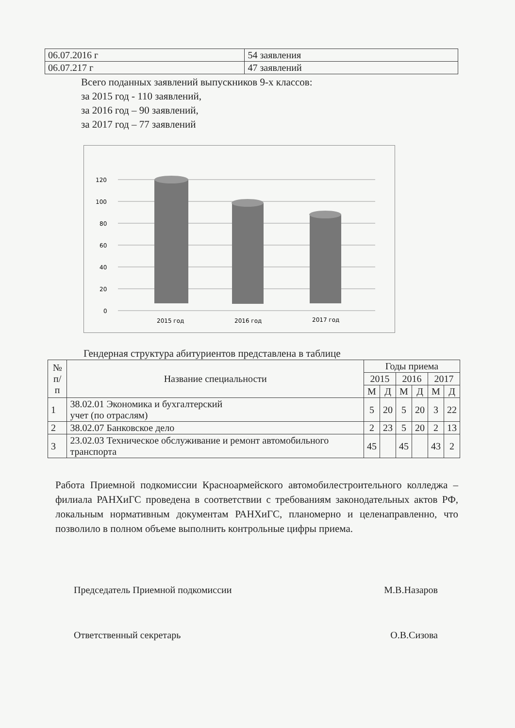| 06.07.2016 г | 54 заявления |
| 06.07.217 г | 47 заявлений |
Всего поданных заявлений выпускников 9-х классов:
за 2015 год - 110 заявлений,
за 2016 год – 90 заявлений,
за 2017 год – 77 заявлений
0
20
40
60
80
100
120
2015 год
2016 год
2017 год
Гендерная структура абитуриентов представлена в таблице
| № п/п | Название специальности | Годы приема | | | | | |
| --- | --- | --- | --- | --- | --- | --- | --- |
| | | 2015 | | 2016 | | 2017 | |
| | | М | Д | М | Д | М | Д |
| 1 | 38.02.01 Экономика и бухгалтерский учет (по отраслям) | 5 | 20 | 5 | 20 | 3 | 22 |
| 2 | 38.02.07 Банковское дело | 2 | 23 | 5 | 20 | 2 | 13 |
| 3 | 23.02.03 Техническое обслуживание и ремонт автомобильного транспорта | 45 | | 45 | | 43 | 2 |
Работа Приемной подкомиссии Красноармейского автомобилестроительного колледжа – филиала РАНХиГС проведена в соответствии с требованиям законодательных актов РФ, локальным нормативным документам РАНХиГС, планомерно и целенаправленно, что позволило в полном объеме выполнить контрольные цифры приема.
Председатель Приемной подкомиссии М.В.Назаров
Ответственный секретарь О.В.Сизова